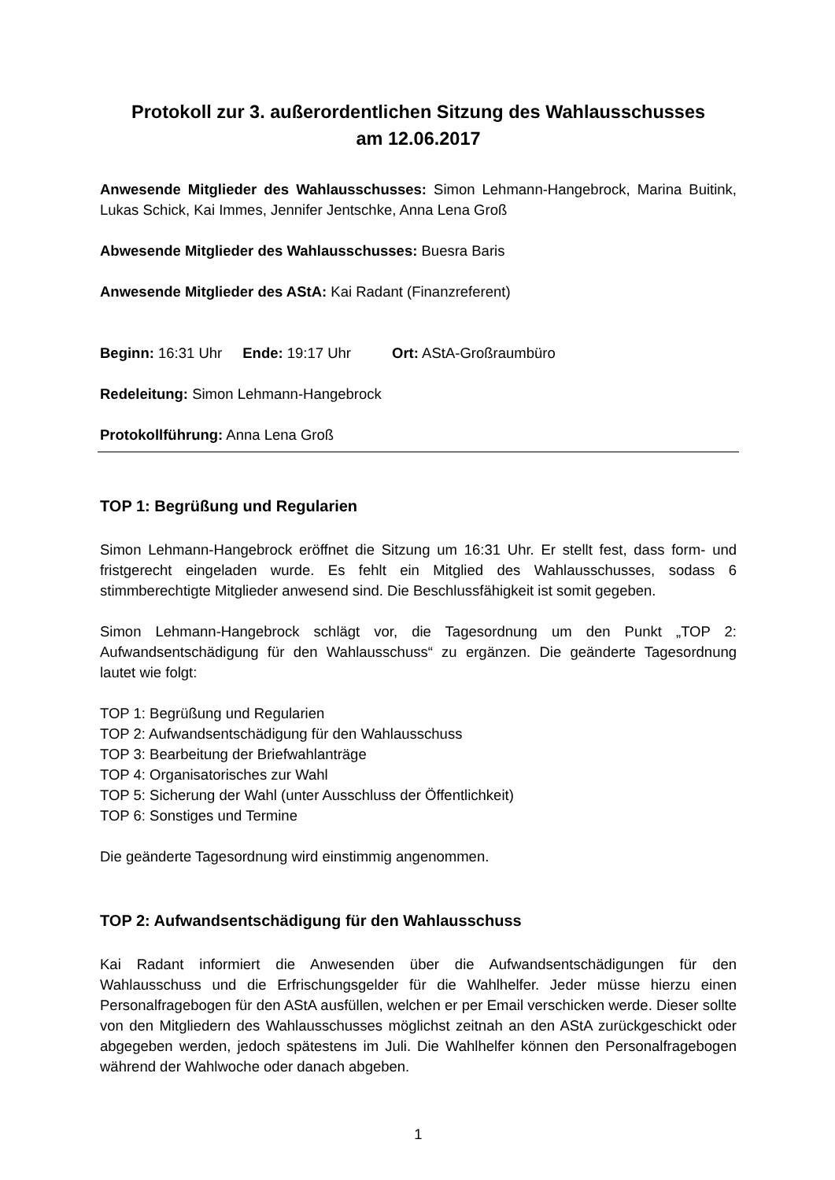Protokoll zur 3. außerordentlichen Sitzung des Wahlausschusses
am 12.06.2017
Anwesende Mitglieder des Wahlausschusses: Simon Lehmann-Hangebrock, Marina Buitink, Lukas Schick, Kai Immes, Jennifer Jentschke, Anna Lena Groß
Abwesende Mitglieder des Wahlausschusses: Buesra Baris
Anwesende Mitglieder des AStA: Kai Radant (Finanzreferent)
Beginn: 16:31 Uhr Ende: 19:17 Uhr Ort: AStA-Großraumbüro
Redeleitung: Simon Lehmann-Hangebrock
Protokollführung: Anna Lena Groß
TOP 1: Begrüßung und Regularien
Simon Lehmann-Hangebrock eröffnet die Sitzung um 16:31 Uhr. Er stellt fest, dass form- und fristgerecht eingeladen wurde. Es fehlt ein Mitglied des Wahlausschusses, sodass 6 stimmberechtigte Mitglieder anwesend sind. Die Beschlussfähigkeit ist somit gegeben.
Simon Lehmann-Hangebrock schlägt vor, die Tagesordnung um den Punkt „TOP 2: Aufwandsentschädigung für den Wahlausschuss“ zu ergänzen. Die geänderte Tagesordnung lautet wie folgt:
TOP 1: Begrüßung und Regularien
TOP 2: Aufwandsentschädigung für den Wahlausschuss
TOP 3: Bearbeitung der Briefwahlanträge
TOP 4: Organisatorisches zur Wahl
TOP 5: Sicherung der Wahl (unter Ausschluss der Öffentlichkeit)
TOP 6: Sonstiges und Termine
Die geänderte Tagesordnung wird einstimmig angenommen.
TOP 2: Aufwandsentschädigung für den Wahlausschuss
Kai Radant informiert die Anwesenden über die Aufwandsentschädigungen für den Wahlausschuss und die Erfrischungsgelder für die Wahlhelfer. Jeder müsse hierzu einen Personalfragebogen für den AStA ausfüllen, welchen er per Email verschicken werde. Dieser sollte von den Mitgliedern des Wahlausschusses möglichst zeitnah an den AStA zurückgeschickt oder abgegeben werden, jedoch spätestens im Juli. Die Wahlhelfer können den Personalfragebogen während der Wahlwoche oder danach abgeben.
1